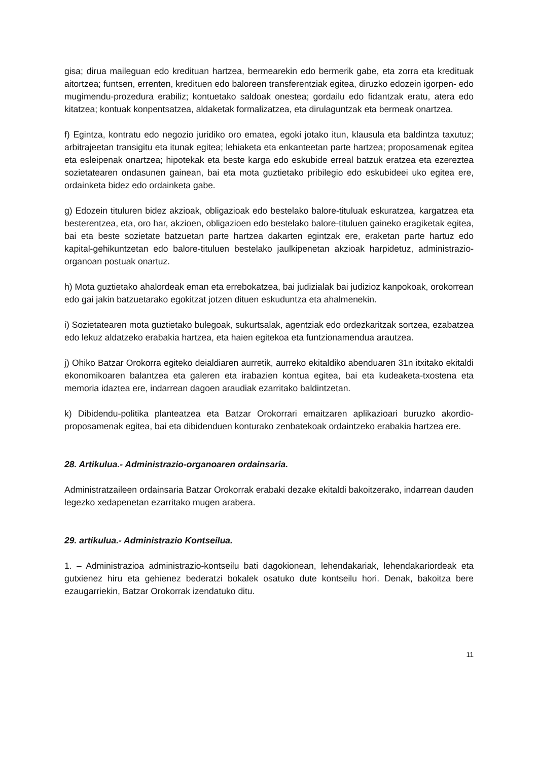gisa; dirua maileguan edo kredituan hartzea, bermearekin edo bermerik gabe, eta zorra eta kredituak aitortzea; funtsen, errenten, kredituen edo baloreen transferentziak egitea, diruzko edozein igorpen- edo mugimendu-prozedura erabiliz; kontuetako saldoak onestea; gordailu edo fidantzak eratu, atera edo kitatzea; kontuak konpentsatzea, aldaketak formalizatzea, eta dirulaguntzak eta bermeak onartzea.
f) Egintza, kontratu edo negozio juridiko oro ematea, egoki jotako itun, klausula eta baldintza taxutuz; arbitrajeetan transigitu eta itunak egitea; lehiaketa eta enkanteetan parte hartzea; proposamenak egitea eta esleipenak onartzea; hipotekak eta beste karga edo eskubide erreal batzuk eratzea eta ezereztea sozietatearen ondasunen gainean, bai eta mota guztietako pribilegio edo eskubideei uko egitea ere, ordainketa bidez edo ordainketa gabe.
g) Edozein tituluren bidez akzioak, obligazioak edo bestelako balore-tituluak eskuratzea, kargatzea eta besterentzea, eta, oro har, akzioen, obligazioen edo bestelako balore-tituluen gaineko eragiketak egitea, bai eta beste sozietate batzuetan parte hartzea dakarten egintzak ere, eraketan parte hartuz edo kapital-gehikuntzetan edo balore-tituluen bestelako jaulkipenetan akzioak harpidetuz, administrazio-organoan postuak onartuz.
h) Mota guztietako ahalordeak eman eta errebokatzea, bai judizialak bai judizioz kanpokoak, orokorrean edo gai jakin batzuetarako egokitzat jotzen dituen eskuduntza eta ahalmenekin.
i) Sozietatearen mota guztietako bulegoak, sukurtsalak, agentziak edo ordezkaritzak sortzea, ezabatzea edo lekuz aldatzeko erabakia hartzea, eta haien egitekoa eta funtzionamendua arautzea.
j) Ohiko Batzar Orokorra egiteko deialdiaren aurretik, aurreko ekitaldiko abenduaren 31n itxitako ekitaldi ekonomikoaren balantzea eta galeren eta irabazien kontua egitea, bai eta kudeaketa-txostena eta memoria idaztea ere, indarrean dagoen araudiak ezarritako baldintzetan.
k) Dibidendu-politika planteatzea eta Batzar Orokorrari emaitzaren aplikazioari buruzko akordio-proposamenak egitea, bai eta dibidenduen konturako zenbatekoak ordaintzeko erabakia hartzea ere.
28. Artikulua.- Administrazio-organoaren ordainsaria.
Administratzaileen ordainsaria Batzar Orokorrak erabaki dezake ekitaldi bakoitzerako, indarrean dauden legezko xedapenetan ezarritako mugen arabera.
29. artikulua.- Administrazio Kontseilua.
1. – Administrazioa administrazio-kontseilu bati dagokionean, lehendakariak, lehendakariordeak eta gutxienez hiru eta gehienez bederatzi bokalek osatuko dute kontseilu hori. Denak, bakoitza bere ezaugarriekin, Batzar Orokorrak izendatuko ditu.
11